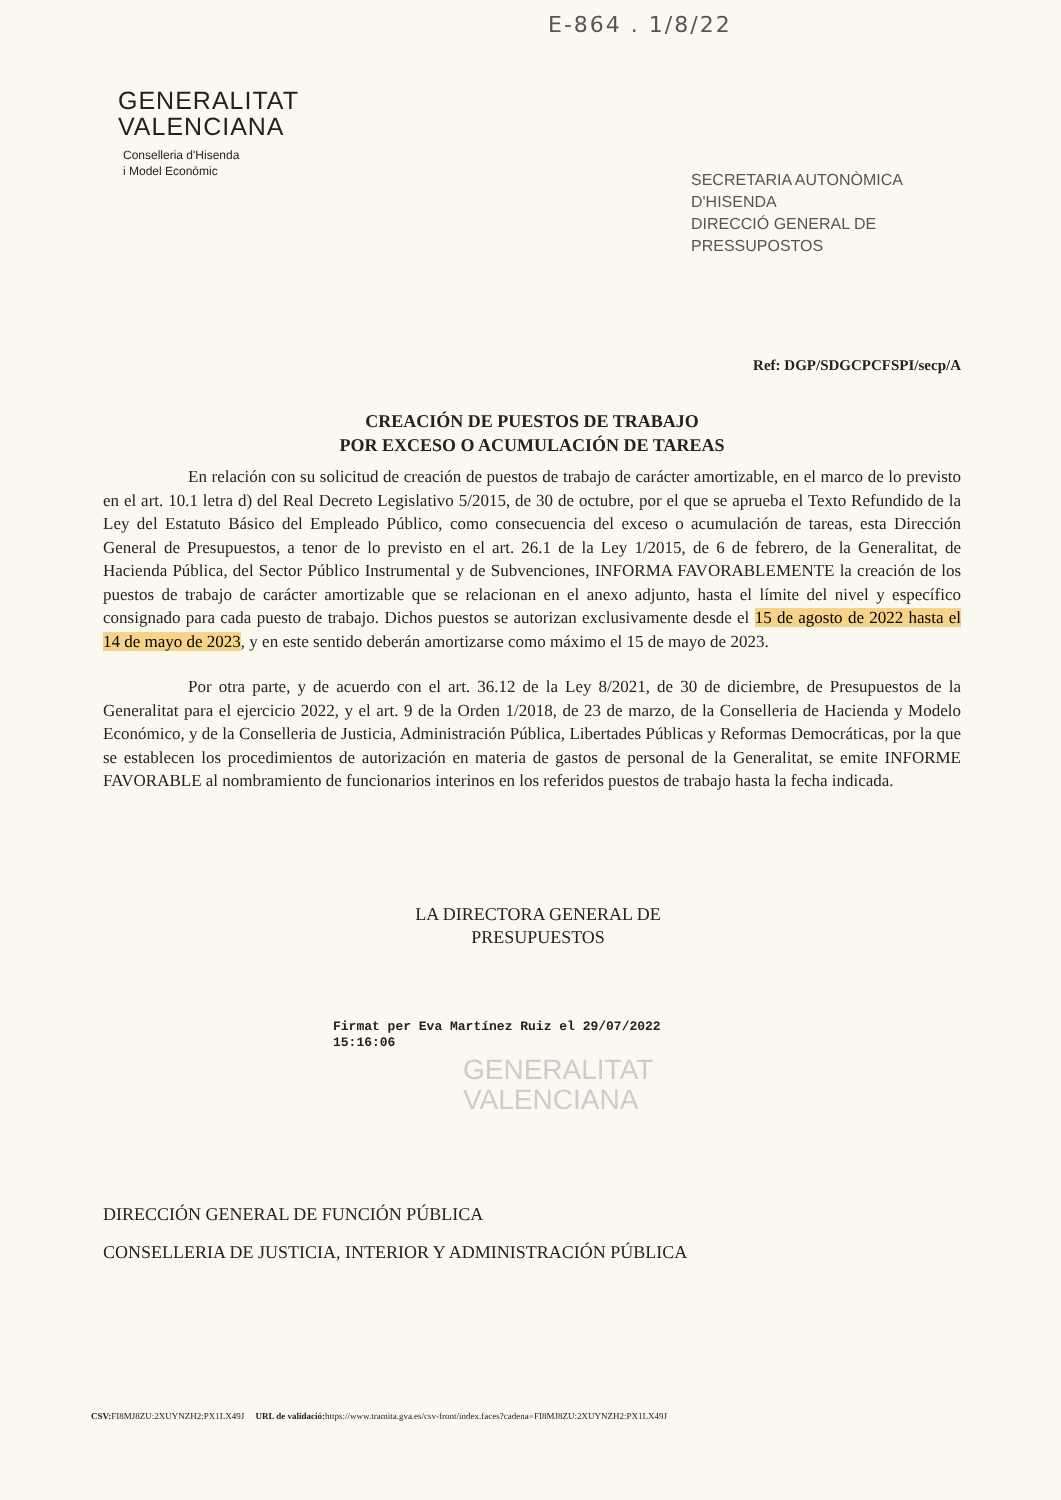E-864 . 1/8/22
GENERALITAT
VALENCIANA
Conselleria d'Hisenda
i Model Econòmic
SECRETARIA AUTONÒMICA D'HISENDA
DIRECCIÓ GENERAL DE PRESSUPOSTOS
Ref: DGP/SDGCPCFSPI/secp/A
CREACIÓN DE PUESTOS DE TRABAJO
POR EXCESO O ACUMULACIÓN DE TAREAS
En relación con su solicitud de creación de puestos de trabajo de carácter amortizable, en el marco de lo previsto en el art. 10.1 letra d) del Real Decreto Legislativo 5/2015, de 30 de octubre, por el que se aprueba el Texto Refundido de la Ley del Estatuto Básico del Empleado Público, como consecuencia del exceso o acumulación de tareas, esta Dirección General de Presupuestos, a tenor de lo previsto en el art. 26.1 de la Ley 1/2015, de 6 de febrero, de la Generalitat, de Hacienda Pública, del Sector Público Instrumental y de Subvenciones, INFORMA FAVORABLEMENTE la creación de los puestos de trabajo de carácter amortizable que se relacionan en el anexo adjunto, hasta el límite del nivel y específico consignado para cada puesto de trabajo. Dichos puestos se autorizan exclusivamente desde el 15 de agosto de 2022 hasta el 14 de mayo de 2023, y en este sentido deberán amortizarse como máximo el 15 de mayo de 2023.
Por otra parte, y de acuerdo con el art. 36.12 de la Ley 8/2021, de 30 de diciembre, de Presupuestos de la Generalitat para el ejercicio 2022, y el art. 9 de la Orden 1/2018, de 23 de marzo, de la Conselleria de Hacienda y Modelo Económico, y de la Conselleria de Justicia, Administración Pública, Libertades Públicas y Reformas Democráticas, por la que se establecen los procedimientos de autorización en materia de gastos de personal de la Generalitat, se emite INFORME FAVORABLE al nombramiento de funcionarios interinos en los referidos puestos de trabajo hasta la fecha indicada.
LA DIRECTORA GENERAL DE
PRESUPUESTOS
Firmat per Eva Martínez Ruiz el 29/07/2022
15:16:06
GENERALITAT
VALENCIANA
DIRECCIÓN GENERAL DE FUNCIÓN PÚBLICA
CONSELLERIA DE JUSTICIA, INTERIOR Y ADMINISTRACIÓN PÚBLICA
CSV: FI8MJ8ZU:2XUYNZH2:PX1LX49J URL de validació: https://www.tramita.gva.es/csv-front/index.faces?cadena=FI8MJ8ZU:2XUYNZH2:PX1LX49J